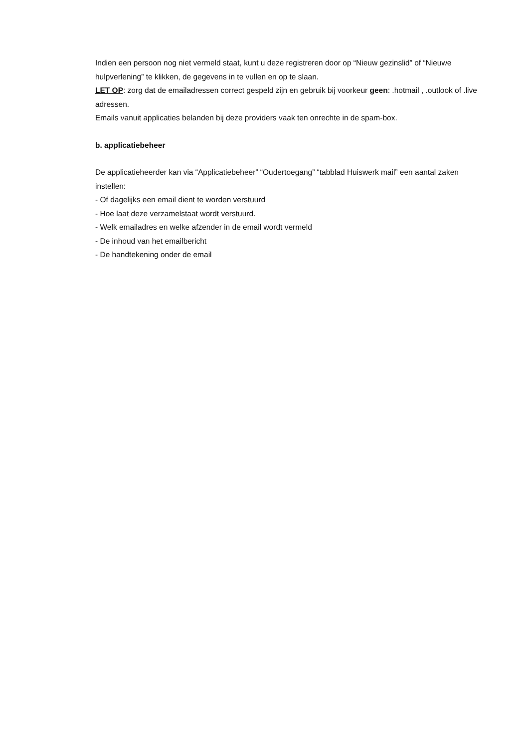Indien een persoon nog niet vermeld staat, kunt u deze registreren door op “Nieuw gezinslid” of “Nieuwe hulpverlening” te klikken, de gegevens in te vullen en op te slaan.
LET OP: zorg dat de emailadressen correct gespeld zijn en gebruik bij voorkeur geen: .hotmail , .outlook of .live adressen.
Emails vanuit applicaties belanden bij deze providers vaak ten onrechte in de spam-box.
b. applicatiebeheer
De applicatieheerder kan via “Applicatiebeheer” “Oudertoegang” “tabblad Huiswerk mail” een aantal zaken instellen:
- Of dagelijks een email dient te worden verstuurd
- Hoe laat deze verzamelstaat wordt verstuurd.
- Welk emailadres en welke afzender in de email wordt vermeld
- De inhoud van het emailbericht
- De handtekening onder de email